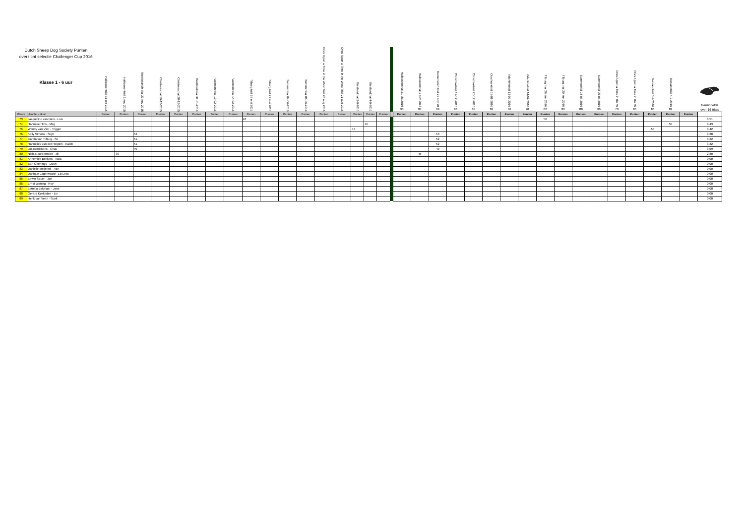| Dutch Sheep Dog Society Punten overzicht selectie Challenger Cup 2016 Klasse 1 - 6 uur | | Halloweentrial 31 okt 2015 | Halloweentrial 1 nov 2015 | Borderranch trial 21 nov 2015 | Christmastrial 19-12-2015 | Christmastrial 20-12-2015 | Oosthoektrial 31-01-2016 | Valentinetrial 13-02-2016 | Valentinetrial 14-02-2016 | Tilburg trial 28 mei 2016 | Tilburg trial 29 mei 2016 | Summertrial 04-06-2016 | Summertrial 05-06-2016 | Once Upon a Time in the West Trial 20 aug 2016 | Once Upon a Time in the West Trial 21 aug 2016 | Bieslandtrial 3-9-2016 | Bieslandtrial 4-9-2016 | | | Halloweentrial 31 okt 2015 93 | Halloweentrial 1 nov 2015 87 | Borderranch trial 21 nov 20 99 | Christmastrial 19-12-2015 88 | Christmastrial 20-12-2015 83 | Oosthoektrial 31-01-2016 89 | Valentinetrial 13-02-2016 76 | Valentinetrial 14-02-2016 70 | Tilburg trial 28 mei 2016 82 | Tilburg trial 29 mei 2016 80 | Summertrial 04-06-2016 88 | Summertrial 05-06-2016 86 | Once Upon a Time in the W 70 | Once Upon a Time in the W 86 | Bieslandtrial 3-9-2016 86 | Bieslandtrial 4-9-2016 82 | | Gemiddelde over 16 trials |
| --- | --- | --- | --- | --- | --- | --- | --- | --- | --- | --- | --- | --- | --- | --- | --- | --- | --- | --- | --- | --- | --- | --- | --- | --- | --- | --- | --- | --- | --- | --- | --- | --- | --- | --- | --- | --- | --- |
| Plaats | Handler - Hond | Punten | Punten | Punten | Punten | Punten | Punten | Punten | Punten | Punten | Punten | Punten | Punten | Punten | Punten | Punten | Punten | Punten | | Punten | Punten | Punten | Punten | Punten | Punten | Punten | Punten | Punten | Punten | Punten | Punten | Punten | Punten | Punten | Punten | Punten | |
| 73 | Jacqueline van Dam - Lois | | | | | | | | | 46 | | | | | | | | | | | | | | | | | | 56 | | | | | | | | | 3,51 |
| 74 | Hanneke Hofs - Meg | | | | | | | | | | | | | | | | 45 | | | | | | | | | | | | | | | | | | 55 | | 3,43 |
| 75 | Wendy van Vliet - Trigger | | | | | | | | | | | | | | | 47 | | | | | | | | | | | | | | | | | | 55 | | | 3,42 |
| 76 | Kelly Simons - Skye | | | 52 | | | | | | | | | | | | | | | | | | 53 | | | | | | | | | | | | | | | 3,28 |
| 77 | Carola van Tilburg - Se | | | 51 | | | | | | | | | | | | | | | | | | 52 | | | | | | | | | | | | | | | 3,22 |
| 78 | Hannelies van der Heijden - Kaleb | | | 51 | | | | | | | | | | | | | | | | | | 52 | | | | | | | | | | | | | | | 3,22 |
| 79 | Jos Eerdekens - Chas | | | 49 | | | | | | | | | | | | | | | | | | 49 | | | | | | | | | | | | | | | 3,09 |
| 80 | Niels Noordermeer - Jill | | 39 | | | | | | | | | | | | | | | | | | 45 | | | | | | | | | | | | | | | | 2,80 |
| 81 | Annemiek Bekkers - Nala | | | | | | | | | | | | | | | | | | | | | | | | | | | | | | | | | | | | 0,00 |
| 82 | Bart Geerlings - Dash | | | | | | | | | | | | | | | | | | | | | | | | | | | | | | | | | | | | 0,00 |
| 83 | Danielle Meijerink - Ace | | | | | | | | | | | | | | | | | | | | | | | | | | | | | | | | | | | | 0,00 |
| 84 | Danique Lagerwaard - LB Less | | | | | | | | | | | | | | | | | | | | | | | | | | | | | | | | | | | | 0,00 |
| 85 | Edwin Sauer - Joe | | | | | | | | | | | | | | | | | | | | | | | | | | | | | | | | | | | | 0,00 |
| 86 | Ernst Woning - Roy | | | | | | | | | | | | | | | | | | | | | | | | | | | | | | | | | | | | 0,00 |
| 87 | Estrella Bakelaar - Jane | | | | | | | | | | | | | | | | | | | | | | | | | | | | | | | | | | | | 0,00 |
| 88 | Gerard Kokkedee - Liv | | | | | | | | | | | | | | | | | | | | | | | | | | | | | | | | | | | | 0,00 |
| 89 | Henk van Veen - Scott | | | | | | | | | | | | | | | | | | | | | | | | | | | | | | | | | | | | 0,00 |